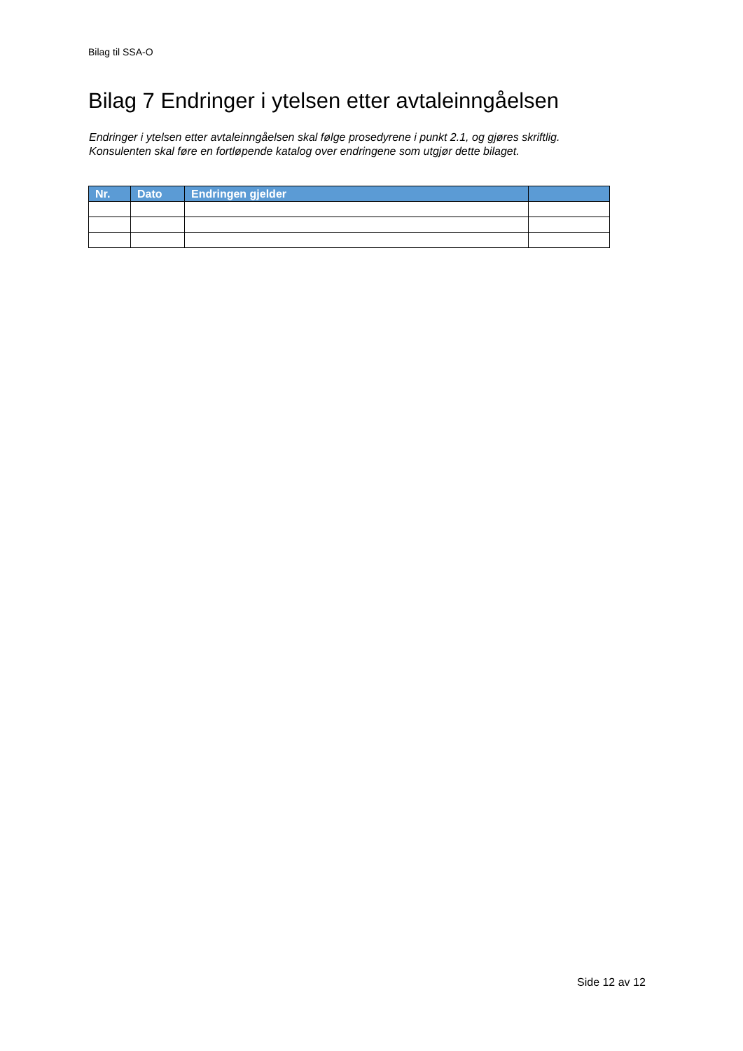Bilag til SSA-O
Bilag 7 Endringer i ytelsen etter avtaleinngåelsen
Endringer i ytelsen etter avtaleinngåelsen skal følge prosedyrene i punkt 2.1, og gjøres skriftlig.
Konsulenten skal føre en fortløpende katalog over endringene som utgjør dette bilaget.
| Nr. | Dato | Endringen gjelder | |
| --- | --- | --- | --- |
Side 12 av 12